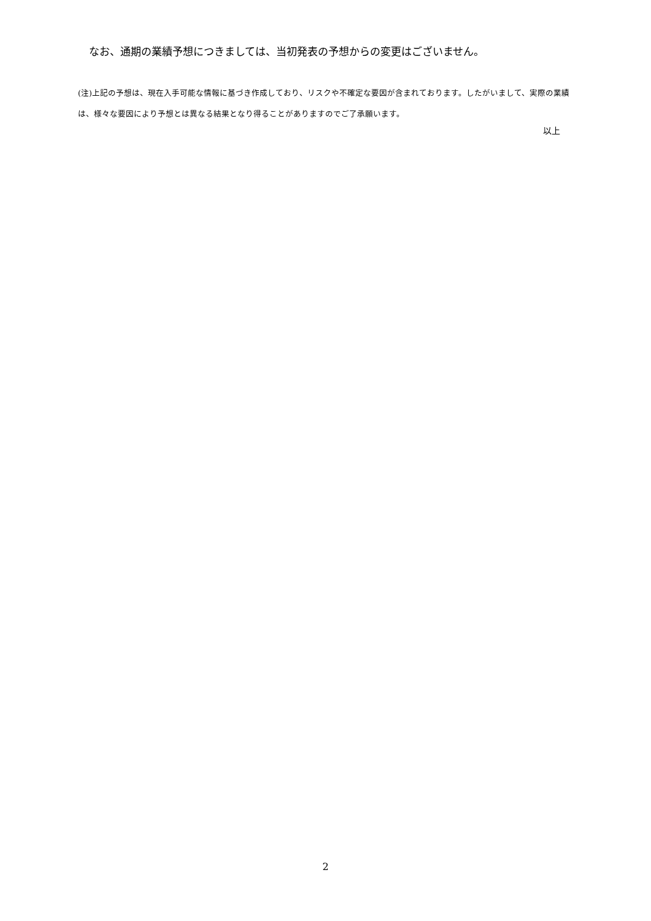なお、通期の業績予想につきましては、当初発表の予想からの変更はございません。
(注)上記の予想は、現在入手可能な情報に基づき作成しており、リスクや不確定な要因が含まれております。したがいまして、実際の業績は、様々な要因により予想とは異なる結果となり得ることがありますのでご了承願います。
以上
2